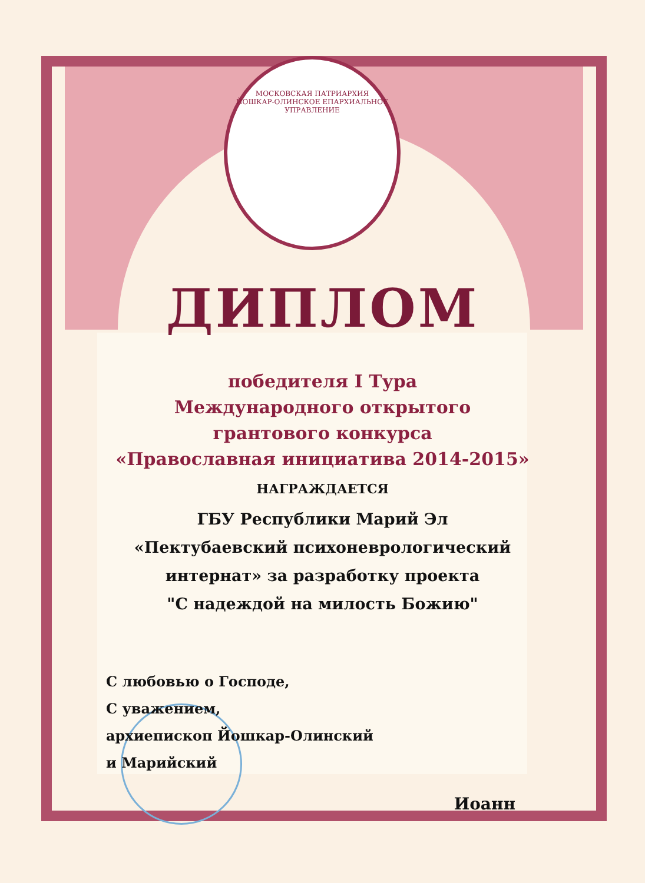МОСКОВСКАЯ ПАТРИАРХИЯ ЙОШКАР-ОЛИНСКОЕ ЕПАРХИАЛЬНОЕ УПРАВЛЕНИЕ
ДИПЛОМ
победителя I Тура
Международного открытого
грантового конкурса
«Православная инициатива 2014-2015»
НАГРАЖДАЕТСЯ
ГБУ Республики Марий Эл
«Пектубаевский психоневрологический
интернат» за разработку проекта
"С надеждой на милость Божию"
С любовью о Господе,
С уважением,
архиепископ Йошкар-Олинский
и Марийский
Иоанн